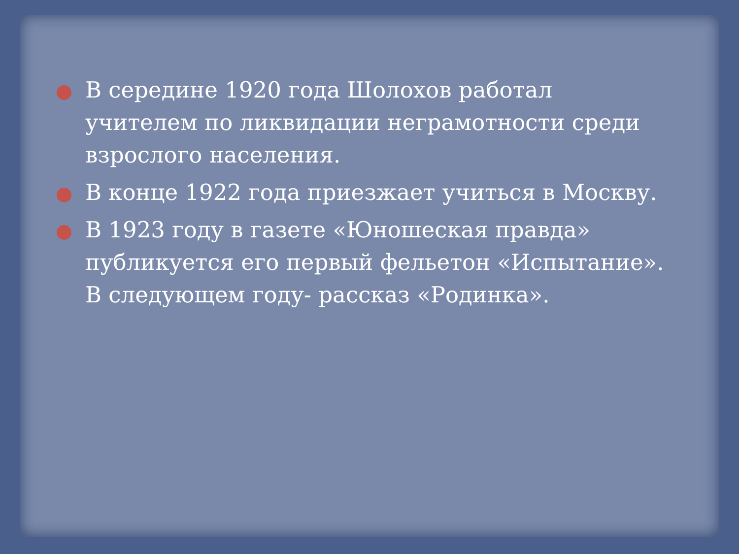В середине 1920 года Шолохов работал учителем по ликвидации неграмотности среди взрослого населения.
В конце 1922 года приезжает учиться в Москву.
В 1923 году в газете «Юношеская правда» публикуется его первый фельетон «Испытание». В следующем году- рассказ «Родинка».